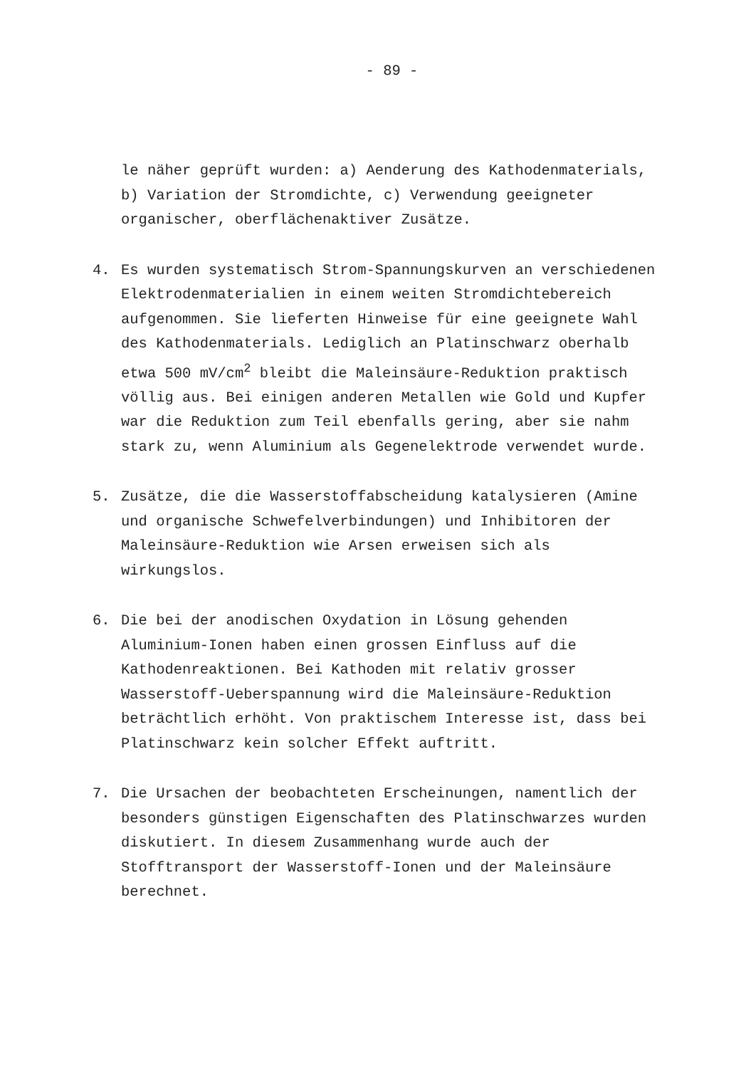- 89 -
le näher geprüft wurden: a) Aenderung des Kathodenmaterials, b) Variation der Stromdichte, c) Verwendung geeigneter organischer, oberflächenaktiver Zusätze.
4.
Es wurden systematisch Strom-Spannungskurven an verschiedenen Elektrodenmaterialien in einem weiten Stromdichtebereich aufgenommen. Sie lieferten Hinweise für eine geeignete Wahl des Kathodenmaterials. Lediglich an Platinschwarz oberhalb etwa 500 mV/cm<sup>2</sup> bleibt die Maleinsäure-Reduktion praktisch völlig aus. Bei einigen anderen Metallen wie Gold und Kupfer war die Reduktion zum Teil ebenfalls gering, aber sie nahm stark zu, wenn Aluminium als Gegenelektrode verwendet wurde.
5.
Zusätze, die die Wasserstoffabscheidung katalysieren (Amine und organische Schwefelverbindungen) und Inhibitoren der Maleinsäure-Reduktion wie Arsen erweisen sich als wirkungslos.
6.
Die bei der anodischen Oxydation in Lösung gehenden Aluminium-Ionen haben einen grossen Einfluss auf die Kathodenreaktionen. Bei Kathoden mit relativ grosser Wasserstoff-Ueberspannung wird die Maleinsäure-Reduktion beträchtlich erhöht. Von praktischem Interesse ist, dass bei Platinschwarz kein solcher Effekt auftritt.
7.
Die Ursachen der beobachteten Erscheinungen, namentlich der besonders günstigen Eigenschaften des Platinschwarzes wurden diskutiert. In diesem Zusammenhang wurde auch der Stofftransport der Wasserstoff-Ionen und der Maleinsäure berechnet.